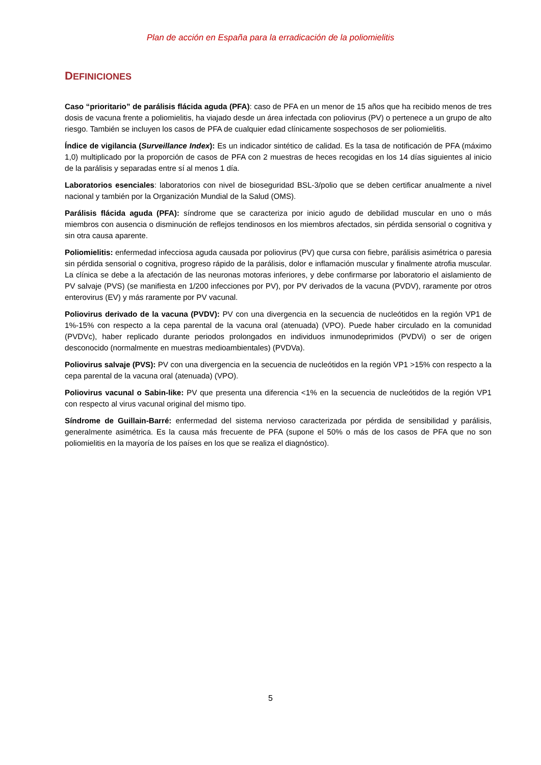Plan de acción en España para la erradicación de la poliomielitis
DEFINICIONES
Caso “prioritario” de parálisis flácida aguda (PFA): caso de PFA en un menor de 15 años que ha recibido menos de tres dosis de vacuna frente a poliomielitis, ha viajado desde un área infectada con poliovirus (PV) o pertenece a un grupo de alto riesgo. También se incluyen los casos de PFA de cualquier edad clínicamente sospechosos de ser poliomielitis.
Índice de vigilancia (Surveillance Index): Es un indicador sintético de calidad. Es la tasa de notificación de PFA (máximo 1,0) multiplicado por la proporción de casos de PFA con 2 muestras de heces recogidas en los 14 días siguientes al inicio de la parálisis y separadas entre sí al menos 1 día.
Laboratorios esenciales: laboratorios con nivel de bioseguridad BSL-3/polio que se deben certificar anualmente a nivel nacional y también por la Organización Mundial de la Salud (OMS).
Parálisis flácida aguda (PFA): síndrome que se caracteriza por inicio agudo de debilidad muscular en uno o más miembros con ausencia o disminución de reflejos tendinosos en los miembros afectados, sin pérdida sensorial o cognitiva y sin otra causa aparente.
Poliomielitis: enfermedad infecciosa aguda causada por poliovirus (PV) que cursa con fiebre, parálisis asimétrica o paresia sin pérdida sensorial o cognitiva, progreso rápido de la parálisis, dolor e inflamación muscular y finalmente atrofia muscular. La clínica se debe a la afectación de las neuronas motoras inferiores, y debe confirmarse por laboratorio el aislamiento de PV salvaje (PVS) (se manifiesta en 1/200 infecciones por PV), por PV derivados de la vacuna (PVDV), raramente por otros enterovirus (EV) y más raramente por PV vacunal.
Poliovirus derivado de la vacuna (PVDV): PV con una divergencia en la secuencia de nucleótidos en la región VP1 de 1%-15% con respecto a la cepa parental de la vacuna oral (atenuada) (VPO). Puede haber circulado en la comunidad (PVDVc), haber replicado durante periodos prolongados en individuos inmunodeprimidos (PVDVi) o ser de origen desconocido (normalmente en muestras medioambientales) (PVDVa).
Poliovirus salvaje (PVS): PV con una divergencia en la secuencia de nucleótidos en la región VP1 >15% con respecto a la cepa parental de la vacuna oral (atenuada) (VPO).
Poliovirus vacunal o Sabin-like: PV que presenta una diferencia <1% en la secuencia de nucleótidos de la región VP1 con respecto al virus vacunal original del mismo tipo.
Síndrome de Guillain-Barré: enfermedad del sistema nervioso caracterizada por pérdida de sensibilidad y parálisis, generalmente asimétrica. Es la causa más frecuente de PFA (supone el 50% o más de los casos de PFA que no son poliomielitis en la mayoría de los países en los que se realiza el diagnóstico).
5